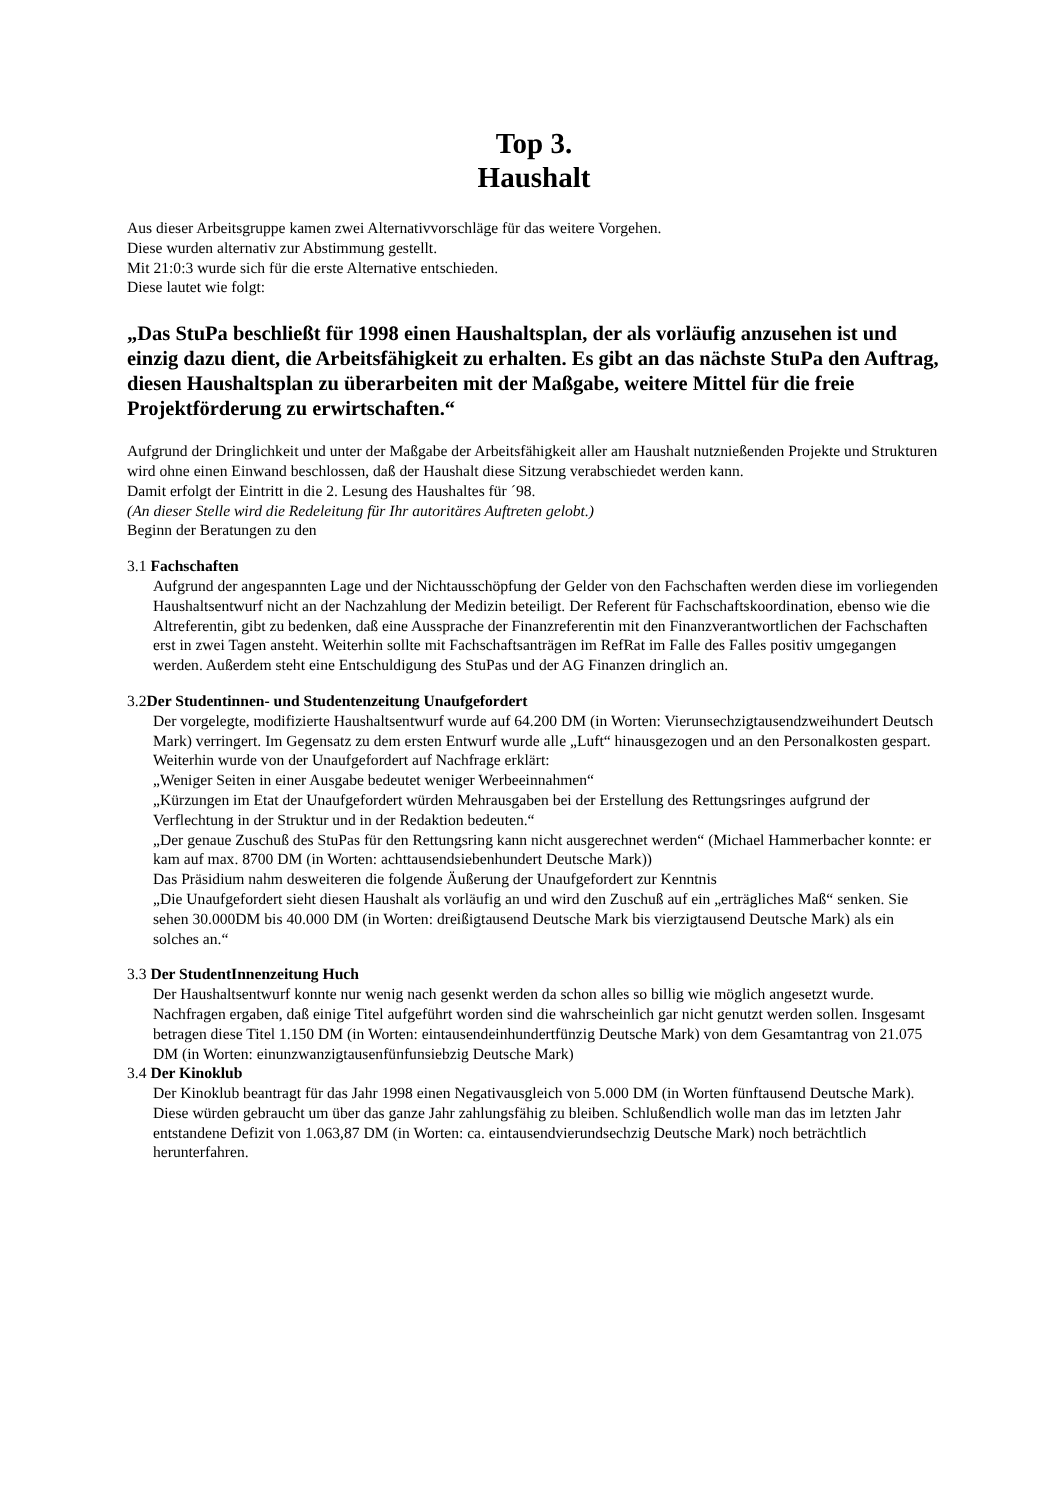Top 3.
Haushalt
Aus dieser Arbeitsgruppe kamen zwei Alternativvorschläge für das weitere Vorgehen.
Diese wurden alternativ zur Abstimmung gestellt.
Mit 21:0:3 wurde sich für die erste Alternative entschieden.
Diese lautet wie folgt:
„Das StuPa beschließt für 1998 einen Haushaltsplan, der als vorläufig anzusehen ist und einzig dazu dient, die Arbeitsfähigkeit zu erhalten. Es gibt an das nächste StuPa den Auftrag, diesen Haushaltsplan zu überarbeiten mit der Maßgabe, weitere Mittel für die freie Projektförderung zu erwirtschaften.“
Aufgrund der Dringlichkeit und unter der Maßgabe der Arbeitsfähigkeit aller am Haushalt nutznießenden Projekte und Strukturen wird ohne einen Einwand beschlossen, daß der Haushalt diese Sitzung verabschiedet werden kann.
Damit erfolgt der Eintritt in die 2. Lesung des Haushaltes für ´98.
(An dieser Stelle wird die Redeleitung für Ihr autoritäres Auftreten gelobt.)
Beginn der Beratungen zu den
3.1 Fachschaften
Aufgrund der angespannten Lage und der Nichtausschöpfung der Gelder von den Fachschaften werden diese im vorliegenden Haushaltsentwurf nicht an der Nachzahlung der Medizin beteiligt. Der Referent für Fachschaftskoordination, ebenso wie die Altreferentin, gibt zu bedenken, daß eine Aussprache der Finanzreferentin mit den Finanzverantwortlichen der Fachschaften erst in zwei Tagen ansteht. Weiterhin sollte mit Fachschaftsanträgen im RefRat im Falle des Falles positiv umgegangen werden. Außerdem steht eine Entschuldigung des StuPas und der AG Finanzen dringlich an.
3.2Der Studentinnen- und Studentenzeitung Unaufgefordert
Der vorgelegte, modifizierte Haushaltsentwurf wurde auf 64.200 DM (in Worten: Vierunsechzigtausendzweihundert Deutsch Mark) verringert. Im Gegensatz zu dem ersten Entwurf wurde alle „Luft“ hinausgezogen und an den Personalkosten gespart. Weiterhin wurde von der Unaufgefordert auf Nachfrage erklärt:
„Weniger Seiten in einer Ausgabe bedeutet weniger Werbeeinnahmen“
„Kürzungen im Etat der Unaufgefordert würden Mehrausgaben bei der Erstellung des Rettungsringes aufgrund der Verflechtung in der Struktur und in der Redaktion bedeuten.“
„Der genaue Zuschuß des StuPas für den Rettungsring kann nicht ausgerechnet werden“ (Michael Hammerbacher konnte: er kam auf max. 8700 DM (in Worten: achttausendsiebenhundert Deutsche Mark))
Das Präsidium nahm desweiteren die folgende Äußerung der Unaufgefordert zur Kenntnis
„Die Unaufgefordert sieht diesen Haushalt als vorläufig an und wird den Zuschuß auf ein „erträgliches Maß“ senken. Sie sehen 30.000DM bis 40.000 DM (in Worten: dreißigtausend Deutsche Mark bis vierzigtausend Deutsche Mark) als ein solches an.“
3.3 Der StudentInnenzeitung Huch
Der Haushaltsentwurf konnte nur wenig nach gesenkt werden da schon alles so billig wie möglich angesetzt wurde. Nachfragen ergaben, daß einige Titel aufgeführt worden sind die wahrscheinlich gar nicht genutzt werden sollen. Insgesamt betragen diese Titel 1.150 DM (in Worten: eintausendeinhundertfünzig Deutsche Mark) von dem Gesamtantrag von 21.075 DM (in Worten: einunzwanzigtausenfünfunsiebzig Deutsche Mark)
3.4 Der Kinoklub
Der Kinoklub beantragt für das Jahr 1998 einen Negativausgleich von 5.000 DM (in Worten fünftausend Deutsche Mark). Diese würden gebraucht um über das ganze Jahr zahlungsfähig zu bleiben. Schlußendlich wolle man das im letzten Jahr entstandene Defizit von 1.063,87 DM (in Worten: ca. eintausendvierundsechzig Deutsche Mark) noch beträchtlich herunterfahren.